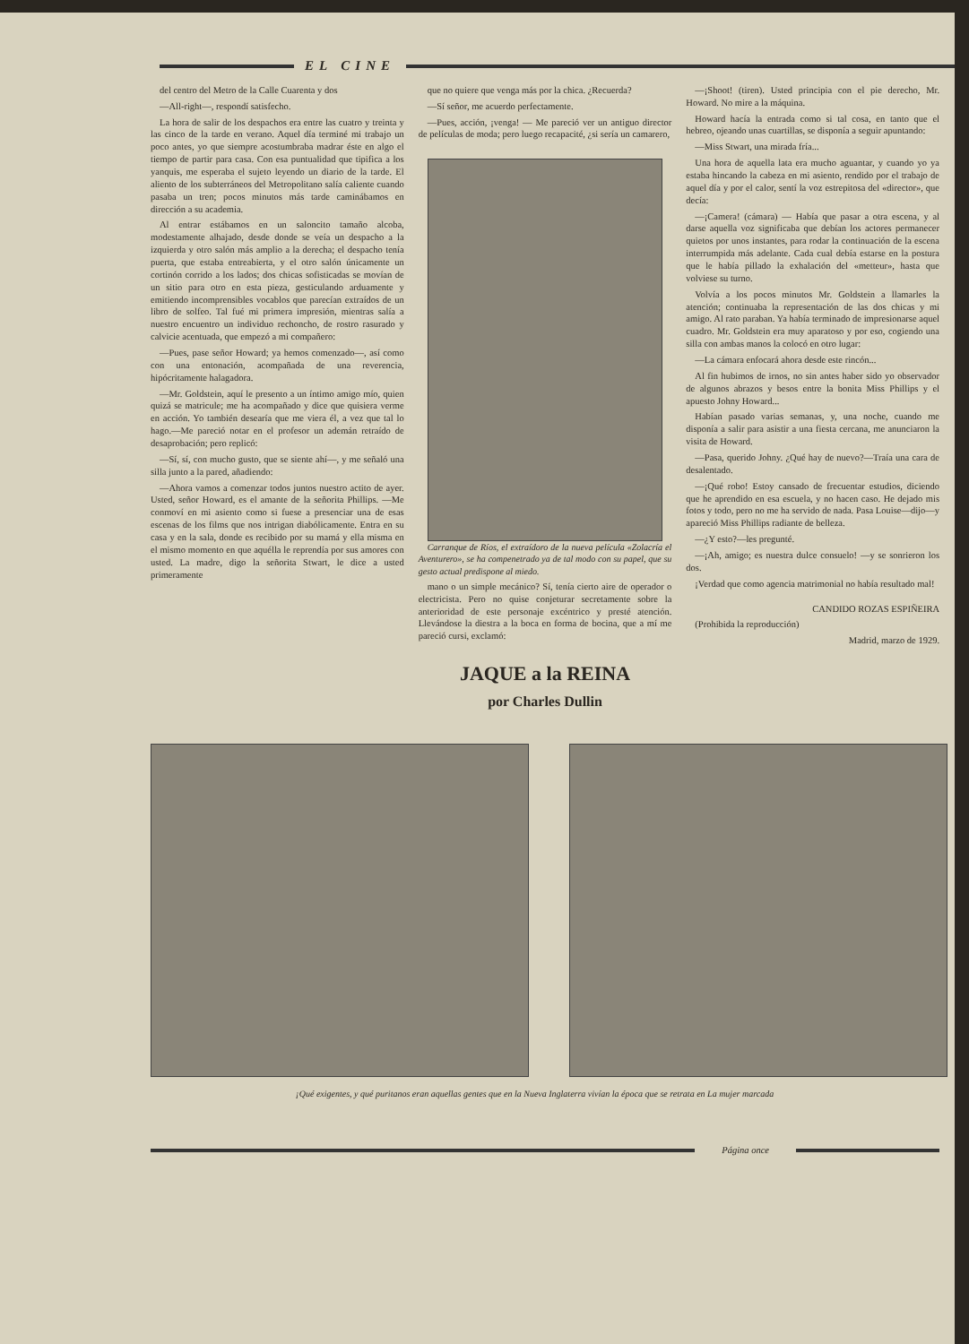EL CINE
del centro del Metro de la Calle Cuarenta y dos
—All-right—, respondí satisfecho.
La hora de salir de los despachos era entre las cuatro y treinta y las cinco de la tarde en verano. Aquel día terminé mi trabajo un poco antes, yo que siempre acostumbraba madrar éste en algo el tiempo de partir para casa. Con esa puntualidad que tipifica a los yanquis, me esperaba el sujeto leyendo un diario de la tarde. El aliento de los subterráneos del Metropolitano salía caliente cuando pasaba un tren; pocos minutos más tarde caminábamos en dirección a su academia.
Al entrar estábamos en un saloncito tamaño alcoba, modestamente alhajado, desde donde se veía un despacho a la izquierda y otro salón más amplio a la derecha; el despacho tenía puerta, que estaba entreabierta, y el otro salón únicamente un cortinón corrido a los lados; dos chicas sofisticadas se movían de un sitio para otro en esta pieza, gesticulando arduamente y emitiendo incomprensibles vocablos que parecían extraídos de un libro de solfeo. Tal fué mi primera impresión, mientras salía a nuestro encuentro un individuo rechoncho, de rostro rasurado y calvicie acentuada, que empezó a mi compañero:
—Pues, pase señor Howard; ya hemos comenzado—, así como con una entonación, acompañada de una reverencia, hipócritamente halagadora.
—Mr. Goldstein, aquí le presento a un íntimo amigo mío, quien quizá se matricule; me ha acompañado y dice que quisiera verme en acción. Yo también desearía que me viera él, a vez que tal lo hago.—Me pareció notar en el profesor un ademán retraído de desaprobación; pero replicó:
—Sí, sí, con mucho gusto, que se siente ahí—, y me señaló una silla junto a la pared, añadiendo:
—Ahora vamos a comenzar todos juntos nuestro actito de ayer. Usted, señor Howard, es el amante de la señorita Phillips. —Me conmoví en mi asiento como si fuese a presenciar una de esas escenas de los films que nos intrigan diabólicamente. Entra en su casa y en la sala, donde es recibido por su mamá y ella misma en el mismo momento en que aquélla le reprendía por sus amores con usted. La madre, digo la señorita Stwart, le dice a usted primeramente
que no quiere que venga más por la chica. ¿Recuerda?
—Sí señor, me acuerdo perfectamente.
—Pues, acción, ¡venga! — Me pareció ver un antiguo director de películas de moda; pero luego recapacité, ¿si sería un camarero,
Carranque de Ríos, el extraídoro de la nueva película «Zolacría el Aventurero», se ha compenetrado ya de tal modo con su papel, que su gesto actual predispone al miedo.
mano o un simple mecánico? Sí, tenía cierto aire de operador o electricista. Pero no quise conjeturar secretamente sobre la anterioridad de este personaje excéntrico y presté atención. Llevándose la diestra a la boca en forma de bocina, que a mí me pareció cursi, exclamó:
JAQUE a la REINA
por Charles Dullin
—¡Shoot! (tiren). Usted principia con el pie derecho, Mr. Howard. No mire a la máquina.
Howard hacía la entrada como si tal cosa, en tanto que el hebreo, ojeando unas cuartillas, se disponía a seguir apuntando:
—Miss Stwart, una mirada fría...
Una hora de aquella lata era mucho aguantar, y cuando yo ya estaba hincando la cabeza en mi asiento, rendido por el trabajo de aquel día y por el calor, sentí la voz estrepitosa del «director», que decía:
—¡Camera! (cámara) — Había que pasar a otra escena, y al darse aquella voz significaba que debían los actores permanecer quietos por unos instantes, para rodar la continuación de la escena interrumpida más adelante. Cada cual debía estarse en la postura que le había pillado la exhalación del «metteur», hasta que volviese su turno.
Volvía a los pocos minutos Mr. Goldstein a llamarles la atención; continuaba la representación de las dos chicas y mi amigo. Al rato paraban. Ya había terminado de impresionarse aquel cuadro. Mr. Goldstein era muy aparatoso y por eso, cogiendo una silla con ambas manos la colocó en otro lugar:
—La cámara enfocará ahora desde este rincón...
Al fin hubimos de irnos, no sin antes haber sido yo observador de algunos abrazos y besos entre la bonita Miss Phillips y el apuesto Johny Howard...
Habían pasado varias semanas, y, una noche, cuando me disponía a salir para asistir a una fiesta cercana, me anunciaron la visita de Howard.
—Pasa, querido Johny. ¿Qué hay de nuevo?—Traía una cara de desalentado.
—¡Qué robo! Estoy cansado de frecuentar estudios, diciendo que he aprendido en esa escuela, y no hacen caso. He dejado mis fotos y todo, pero no me ha servido de nada. Pasa Louise—dijo—y apareció Miss Phillips radiante de belleza.
—¿Y esto?—les pregunté.
—¡Ah, amigo; es nuestra dulce consuelo! —y se sonrieron los dos.
¡Verdad que como agencia matrimonial no había resultado mal!
CANDIDO ROZAS ESPIÑEIRA
(Prohibida la reproducción)
Madrid, marzo de 1929.
¡Qué exigentes, y qué puritanos eran aquellas gentes que en la Nueva Inglaterra vivían la época que se retrata en La mujer marcada
Página once